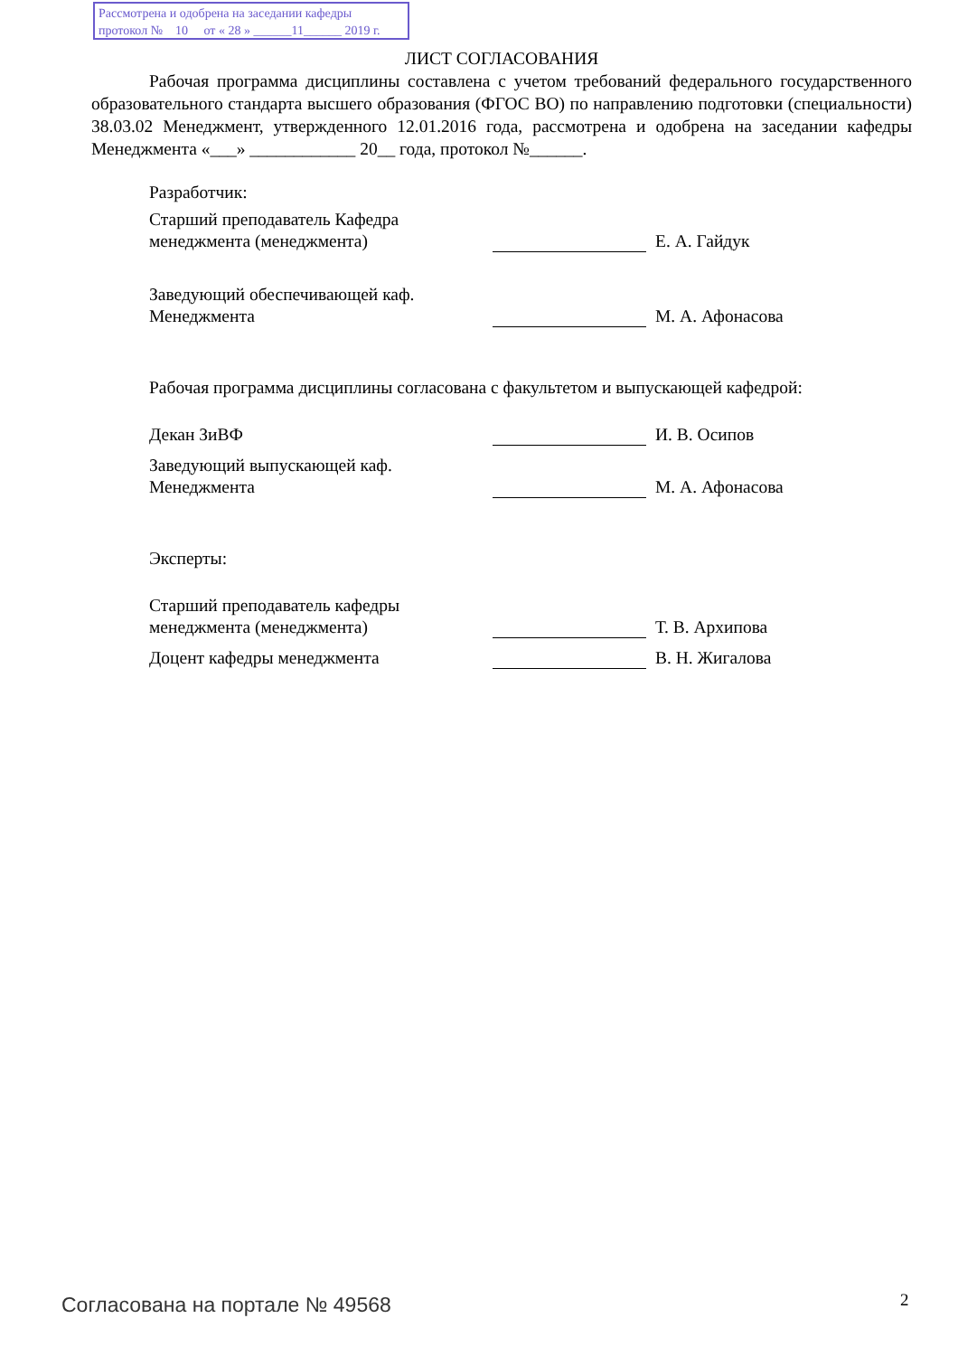Рассмотрена и одобрена на заседании кафедры
протокол № 10 от « 28 » ______11______ 2019 г.
ЛИСТ СОГЛАСОВАНИЯ
Рабочая программа дисциплины составлена с учетом требований федерального государственного образовательного стандарта высшего образования (ФГОС ВО) по направлению подготовки (специальности) 38.03.02 Менеджмент, утвержденного 12.01.2016 года, рассмотрена и одобрена на заседании кафедры Менеджмента «___» ____________ 20__ года, протокол №______.
Разработчик:
Старший преподаватель Кафедра менеджмента (менеджмента)
Е. А. Гайдук
Заведующий обеспечивающей каф. Менеджмента
М. А. Афонасова
Рабочая программа дисциплины согласована с факультетом и выпускающей кафедрой:
Декан ЗиВФ
И. В. Осипов
Заведующий выпускающей каф. Менеджмента
М. А. Афонасова
Эксперты:
Старший преподаватель кафедры менеджмента (менеджмента)
Т. В. Архипова
Доцент кафедры менеджмента
В. Н. Жигалова
Согласована на портале № 49568 2